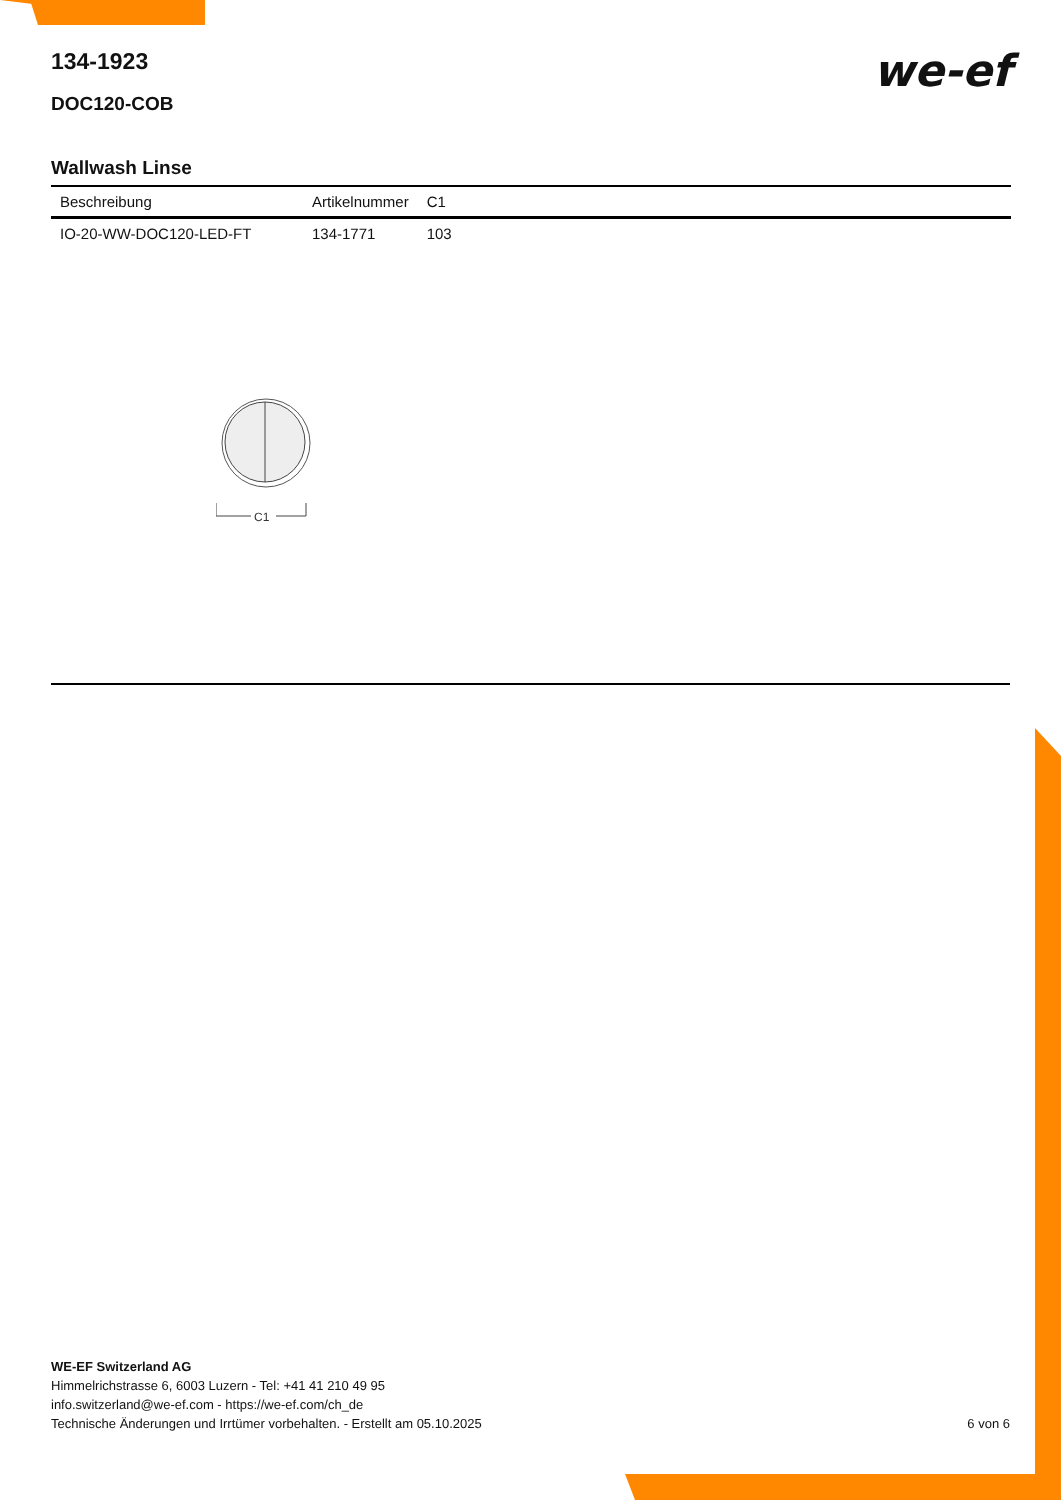we-ef
134-1923
DOC120-COB
Wallwash Linse
| Beschreibung | Artikelnummer | C1 |
| --- | --- | --- |
| IO-20-WW-DOC120-LED-FT | 134-1771 | 103 |
C1
WE-EF Switzerland AG
Himmelrichstrasse 6, 6003 Luzern - Tel: +41 41 210 49 95
info.switzerland@we-ef.com - https://we-ef.com/ch_de
Technische Änderungen und Irrtümer vorbehalten. - Erstellt am 05.10.2025 6 von 6